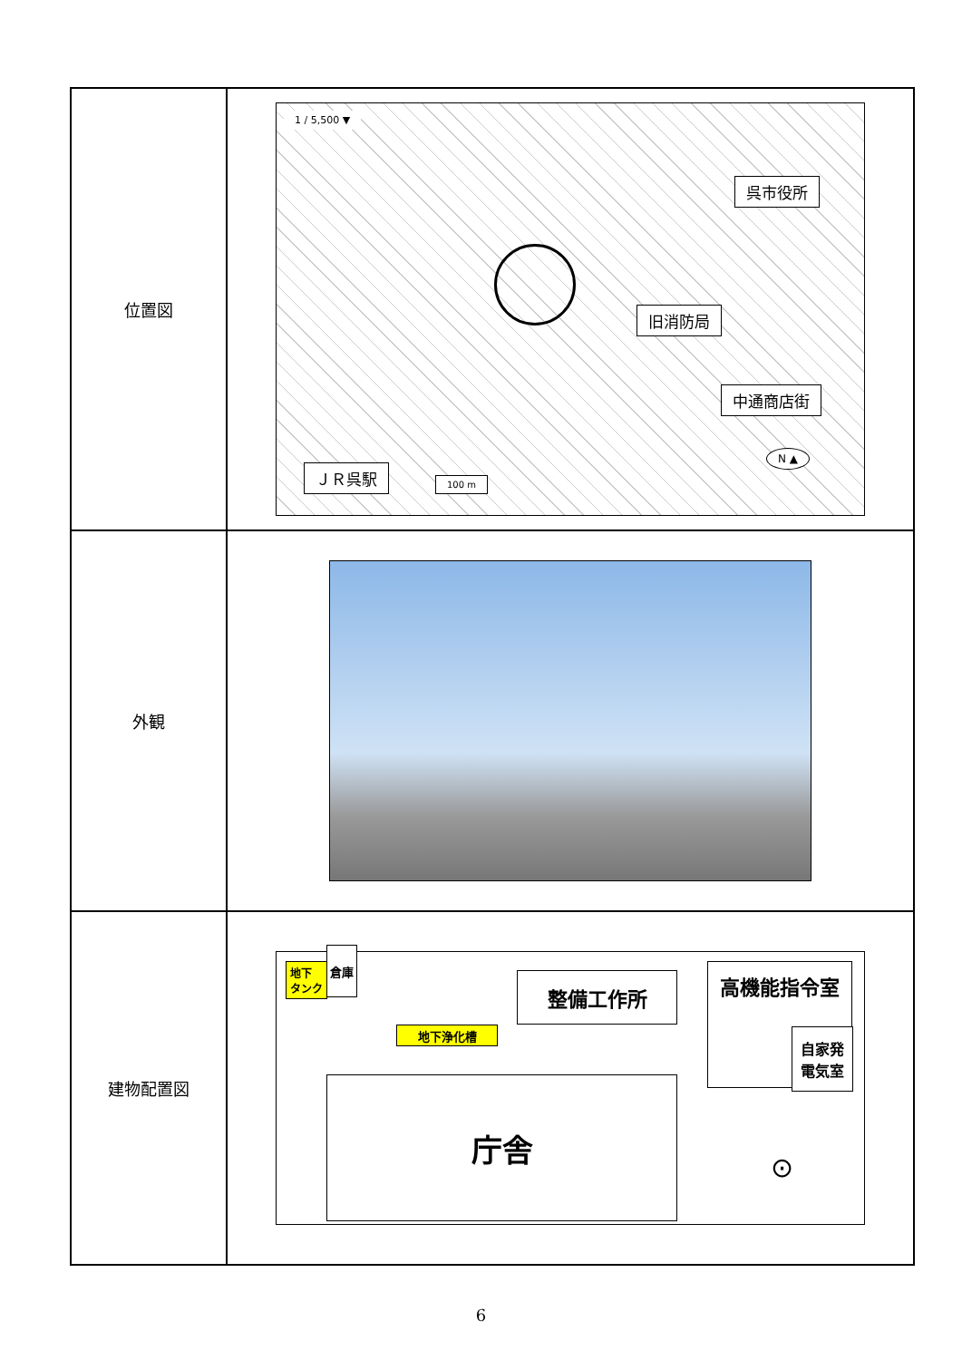| 位置図 | 1 / 5,500 ▼ 呉市役所 旧消防局 中通商店街 ＪＲ呉駅 100 m N ▲ |
| 外観 | |
| 建物配置図 | 地下 タンク 倉庫 整備工作所 地下浄化槽 高機能指令室 自家発 電気室 庁舎 ⊙ |
6